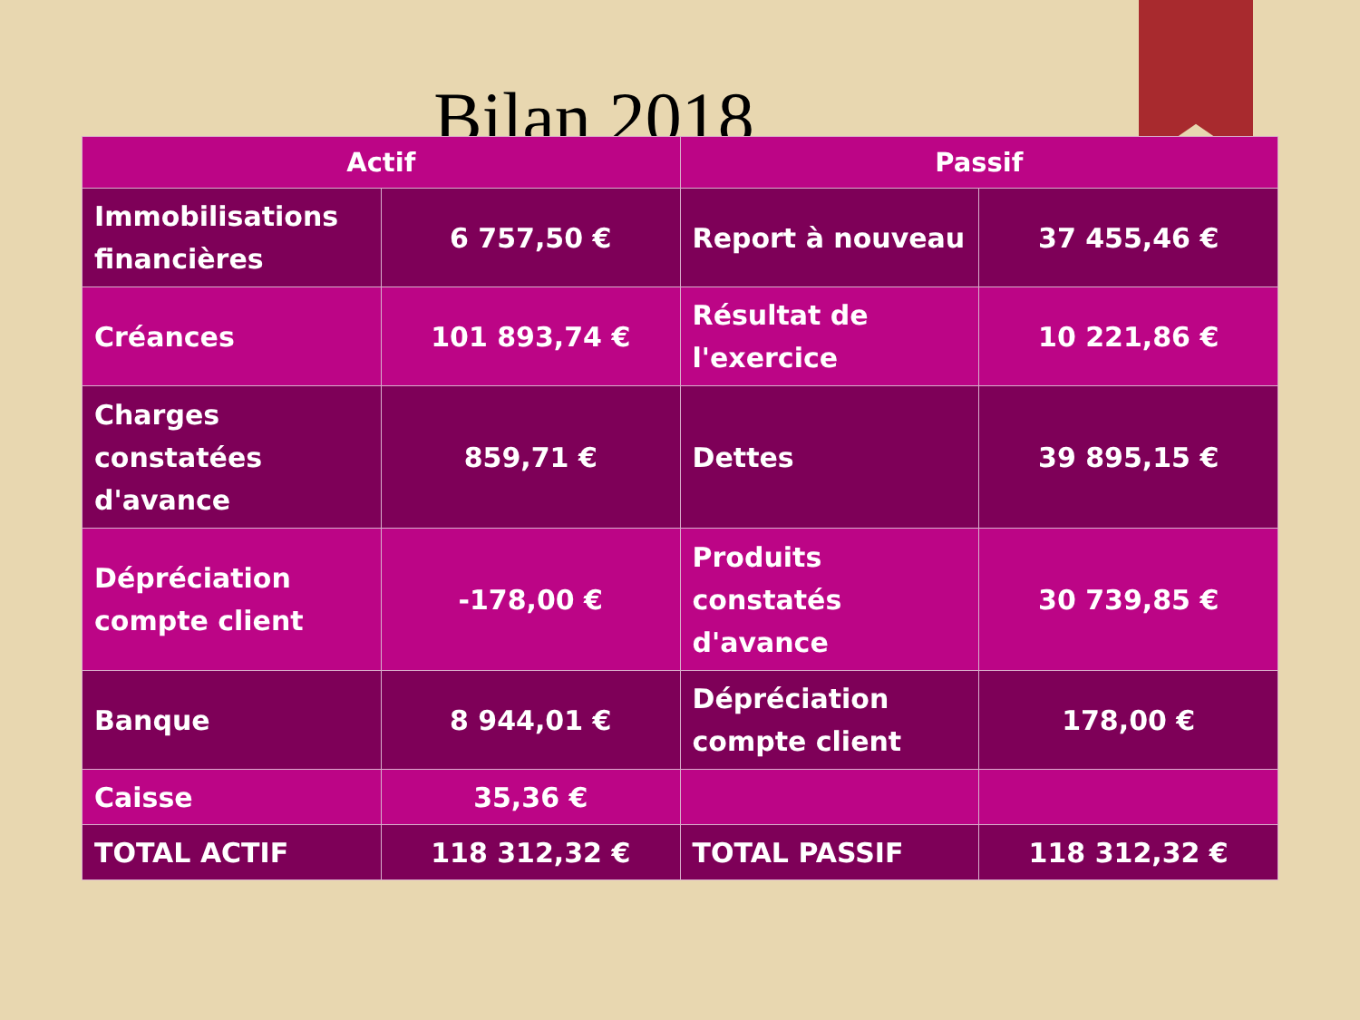Bilan 2018
| Actif | | Passif | |
| --- | --- | --- | --- |
| Immobilisations financières | 6 757,50 € | Report à nouveau | 37 455,46 € |
| Créances | 101 893,74 € | Résultat de l'exercice | 10 221,86 € |
| Charges constatées d'avance | 859,71 € | Dettes | 39 895,15 € |
| Dépréciation compte client | -178,00 € | Produits constatés d'avance | 30 739,85 € |
| Banque | 8 944,01 € | Dépréciation compte client | 178,00 € |
| Caisse | 35,36 € | | |
| TOTAL ACTIF | 118 312,32 € | TOTAL PASSIF | 118 312,32 € |